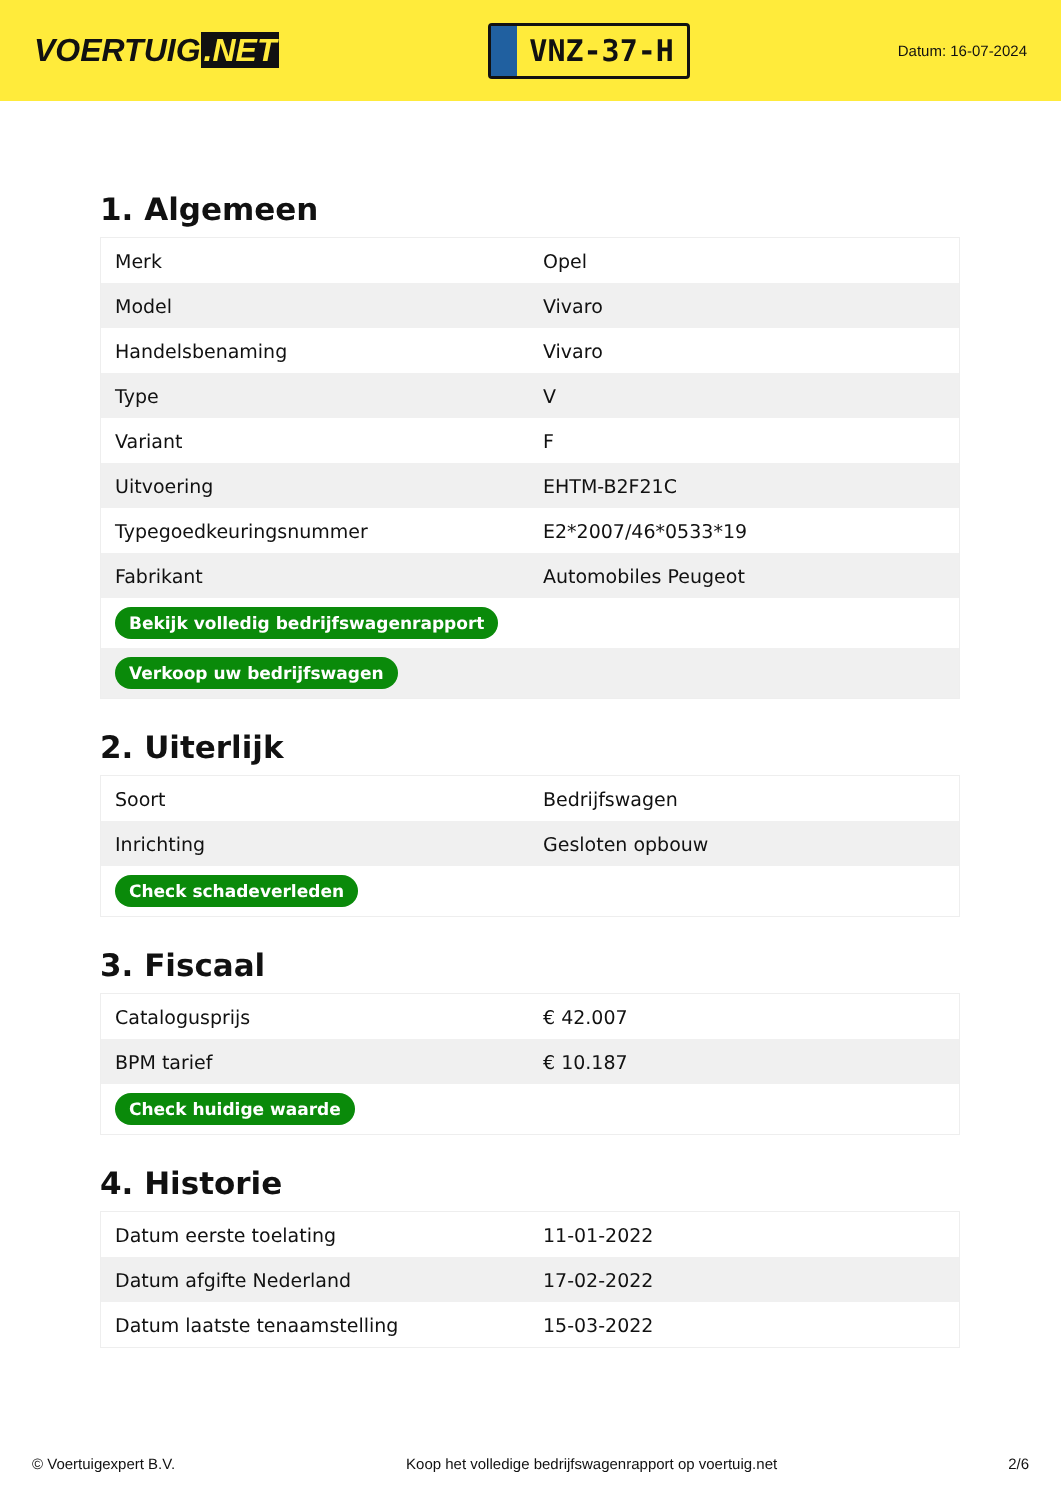VOERTUIG.NET
VNZ-37-H
Datum: 16-07-2024
1. Algemeen
| Merk | Opel |
| Model | Vivaro |
| Handelsbenaming | Vivaro |
| Type | V |
| Variant | F |
| Uitvoering | EHTM-B2F21C |
| Typegoedkeuringsnummer | E2*2007/46*0533*19 |
| Fabrikant | Automobiles Peugeot |
| Bekijk volledig bedrijfswagenrapport | |
| Verkoop uw bedrijfswagen | |
2. Uiterlijk
| Soort | Bedrijfswagen |
| Inrichting | Gesloten opbouw |
| Check schadeverleden | |
3. Fiscaal
| Catalogusprijs | € 42.007 |
| BPM tarief | € 10.187 |
| Check huidige waarde | |
4. Historie
| Datum eerste toelating | 11-01-2022 |
| Datum afgifte Nederland | 17-02-2022 |
| Datum laatste tenaamstelling | 15-03-2022 |
© Voertuigexpert B.V. Koop het volledige bedrijfswagenrapport op voertuig.net 2/6